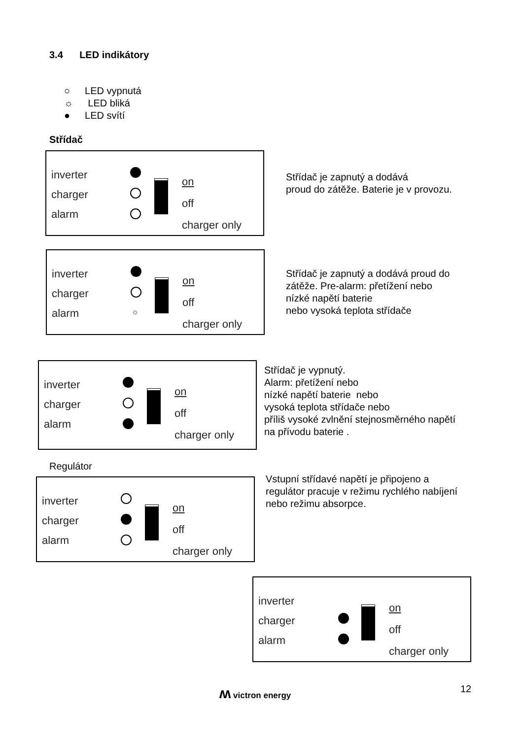3.4 LED indikátory
○ LED vypnutá
☼ LED bliká
● LED svítí
Střídač
inverter
charger
alarm
on
off
charger only
Střídač je zapnutý a dodává
proud do zátěže. Baterie je v provozu.
inverter
charger
alarm
☼
on
off
charger only
Střídač je zapnutý a dodává proud do
zátěže. Pre-alarm: přetížení nebo
nízké napětí baterie
nebo vysoká teplota střídače
inverter
charger
alarm
on
off
charger only
Střídač je vypnutý.
Alarm: přetížení nebo
nízké napětí baterie nebo
vysoká teplota střídače nebo
příliš vysoké zvlnění stejnosměrného napětí
na přívodu baterie .
Regulátor
inverter
charger
alarm
on
off
charger only
Vstupní střídavé napětí je připojeno a
regulátor pracuje v režimu rychlého nabíjení
nebo režimu absorpce.
inverter
charger
alarm
on
off
charger only
ʍ victron energy 12